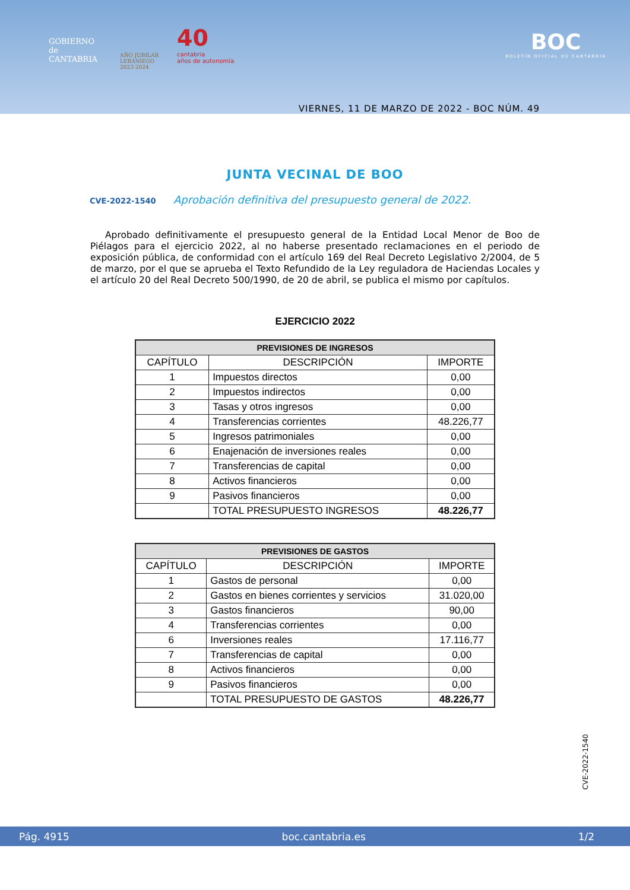GOBIERNO
de
CANTABRIA
AÑO JUBILAR
LEBANIEGO
2023·2024
40
cantabria
años de autonomía
BOC
BOLETÍN OFICIAL DE CANTABRIA
VIERNES, 11 DE MARZO DE 2022 - BOC NÚM. 49
JUNTA VECINAL DE BOO
CVE-2022-1540 Aprobación definitiva del presupuesto general de 2022.
Aprobado definitivamente el presupuesto general de la Entidad Local Menor de Boo de Piélagos para el ejercicio 2022, al no haberse presentado reclamaciones en el periodo de exposición pública, de conformidad con el artículo 169 del Real Decreto Legislativo 2/2004, de 5 de marzo, por el que se aprueba el Texto Refundido de la Ley reguladora de Haciendas Locales y el artículo 20 del Real Decreto 500/1990, de 20 de abril, se publica el mismo por capítulos.
EJERCICIO 2022
| PREVISIONES DE INGRESOS | | |
| --- | --- | --- |
| CAPÍTULO | DESCRIPCIÓN | IMPORTE |
| 1 | Impuestos directos | 0,00 |
| 2 | Impuestos indirectos | 0,00 |
| 3 | Tasas y otros ingresos | 0,00 |
| 4 | Transferencias corrientes | 48.226,77 |
| 5 | Ingresos patrimoniales | 0,00 |
| 6 | Enajenación de inversiones reales | 0,00 |
| 7 | Transferencias de capital | 0,00 |
| 8 | Activos financieros | 0,00 |
| 9 | Pasivos financieros | 0,00 |
| | TOTAL PRESUPUESTO INGRESOS | 48.226,77 |
| PREVISIONES DE GASTOS | | |
| --- | --- | --- |
| CAPÍTULO | DESCRIPCIÓN | IMPORTE |
| 1 | Gastos de personal | 0,00 |
| 2 | Gastos en bienes corrientes y servicios | 31.020,00 |
| 3 | Gastos financieros | 90,00 |
| 4 | Transferencias corrientes | 0,00 |
| 6 | Inversiones reales | 17.116,77 |
| 7 | Transferencias de capital | 0,00 |
| 8 | Activos financieros | 0,00 |
| 9 | Pasivos financieros | 0,00 |
| | TOTAL PRESUPUESTO DE GASTOS | 48.226,77 |
CVE-2022-1540
Pág. 4915 boc.cantabria.es 1/2